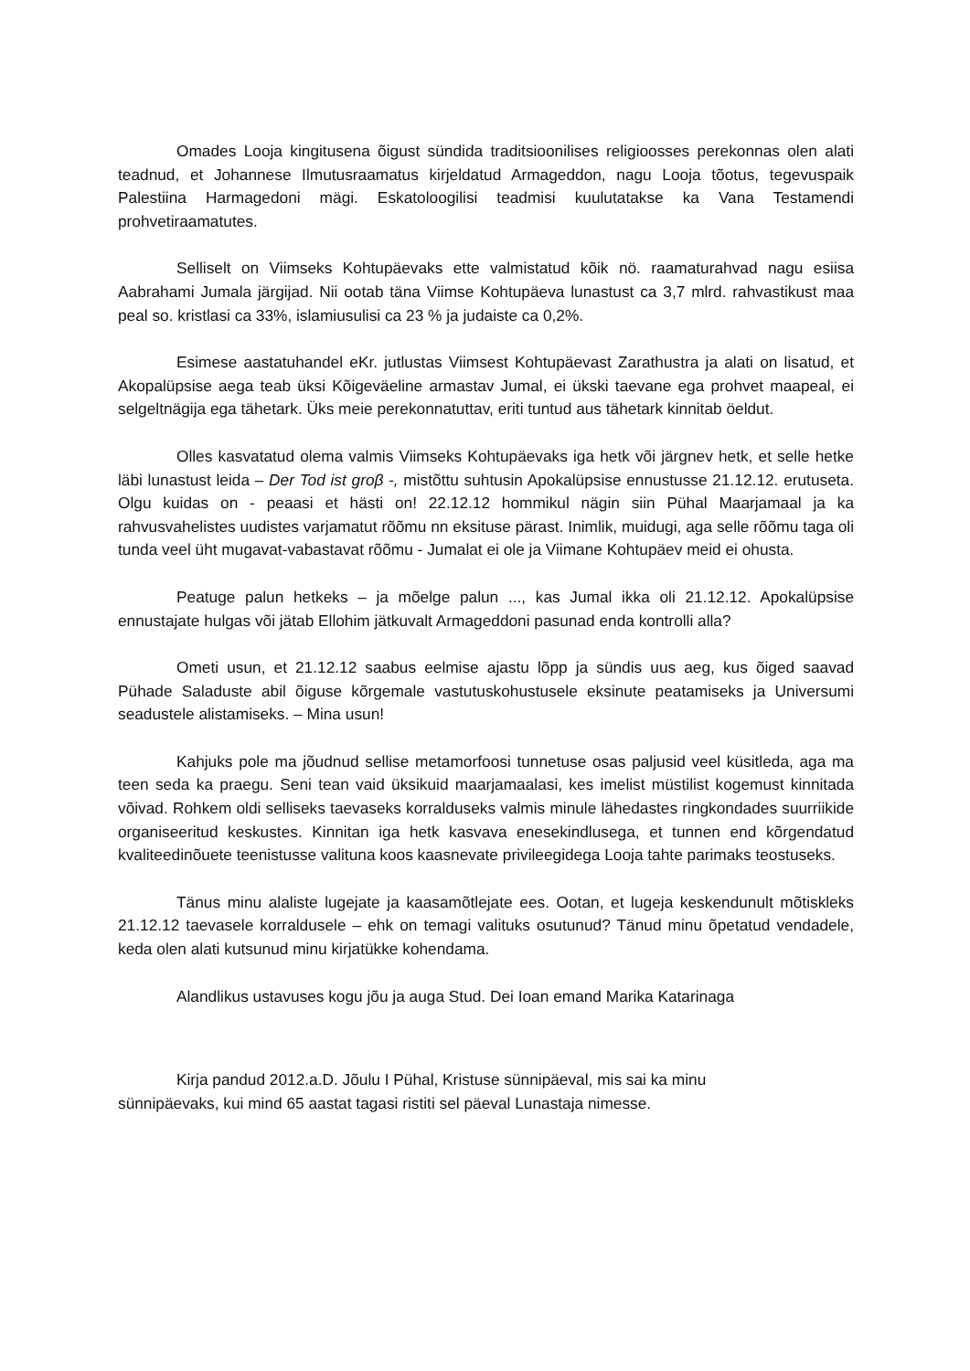Omades Looja kingitusena õigust sündida traditsioonilises religioosses perekonnas olen alati teadnud, et Johannese Ilmutusraamatus kirjeldatud Armageddon, nagu Looja tõotus, tegevuspaik Palestiina Harmagedoni mägi. Eskatoloogilisi teadmisi kuulutatakse ka Vana Testamendi prohvetiraamatutes.
Selliselt on Viimseks Kohtupäevaks ette valmistatud kõik nö. raamaturahvad nagu esiisa Aabrahami Jumala järgijad. Nii ootab täna Viimse Kohtupäeva lunastust ca 3,7 mlrd. rahvastikust maa peal so. kristlasi ca 33%, islamiusulisi ca 23 % ja judaiste ca 0,2%.
Esimese aastatuhandel eKr. jutlustas Viimsest Kohtupäevast Zarathustra ja alati on lisatud, et Akopalüpsise aega teab üksi Kõigeväeline armastav Jumal, ei ükski taevane ega prohvet maapeal, ei selgeltnägija ega tähetark. Üks meie perekonnatuttav, eriti tuntud aus tähetark kinnitab öeldut.
Olles kasvatatud olema valmis Viimseks Kohtupäevaks iga hetk või järgnev hetk, et selle hetke läbi lunastust leida – Der Tod ist groβ -, mistõttu suhtusin Apokalüpsise ennustusse 21.12.12. erutuseta. Olgu kuidas on - peaasi et hästi on! 22.12.12 hommikul nägin siin Pühal Maarjamaal ja ka rahvusvahelistes uudistes varjamatut rõõmu nn eksituse pärast. Inimlik, muidugi, aga selle rõõmu taga oli tunda veel üht mugavat-vabastavat rõõmu - Jumalat ei ole ja Viimane Kohtupäev meid ei ohusta.
Peatuge palun hetkeks – ja mõelge palun ..., kas Jumal ikka oli 21.12.12. Apokalüpsise ennustajate hulgas või jätab Ellohim jätkuvalt Armageddoni pasunad enda kontrolli alla?
Ometi usun, et 21.12.12 saabus eelmise ajastu lõpp ja sündis uus aeg, kus õiged saavad Pühade Saladuste abil õiguse kõrgemale vastutuskohustusele eksinute peatamiseks ja Universumi seadustele alistamiseks. – Mina usun!
Kahjuks pole ma jõudnud sellise metamorfoosi tunnetuse osas paljusid veel küsitleda, aga ma teen seda ka praegu. Seni tean vaid üksikuid maarjamaalasi, kes imelist müstilist kogemust kinnitada võivad. Rohkem oldi selliseks taevaseks korralduseks valmis minule lähedastes ringkondades suurriikide organiseeritud keskustes. Kinnitan iga hetk kasvava enesekindlusega, et tunnen end kõrgendatud kvaliteedinõuete teenistusse valituna koos kaasnevate privileegidega Looja tahte parimaks teostuseks.
Tänus minu alaliste lugejate ja kaasamõtlejate ees. Ootan, et lugeja keskendunult mõtiskleks 21.12.12 taevasele korraldusele – ehk on temagi valituks osutunud? Tänud minu õpetatud vendadele, keda olen alati kutsunud minu kirjatükke kohendama.
Alandlikus ustavuses kogu jõu ja auga Stud. Dei Ioan emand Marika Katarinaga
Kirja pandud 2012.a.D. Jõulu I Pühal, Kristuse sünnipäeval, mis sai ka minu
sünnipäevaks, kui mind 65 aastat tagasi ristiti sel päeval Lunastaja nimesse.